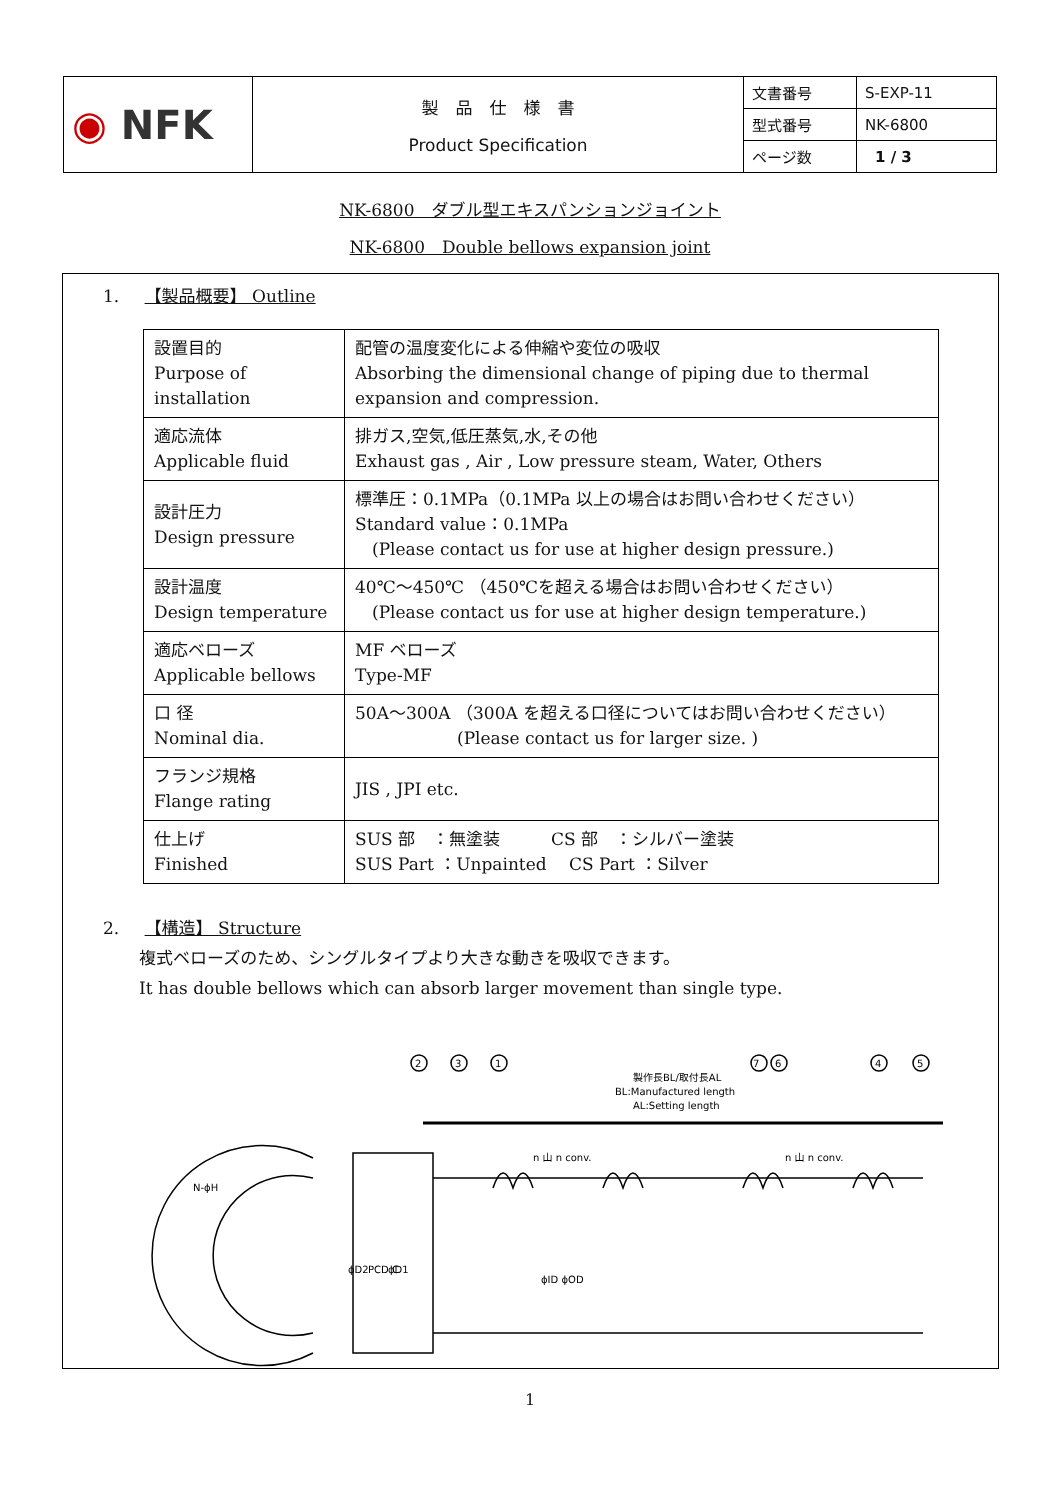| ◉ NFK | 製 品 仕 様 書 Product Specification | 文書番号 | S-EXP-11 |
| | | 型式番号 | NK-6800 |
| | | ページ数 | 1 / 3 |
NK-6800　ダブル型エキスパンションジョイント
NK-6800　Double bellows expansion joint
1. 【製品概要】 Outline
| 設置目的 Purpose of installation | 配管の温度変化による伸縮や変位の吸収 Absorbing the dimensional change of piping due to thermal expansion and compression. |
| 適応流体 Applicable fluid | 排ガス,空気,低圧蒸気,水,その他 Exhaust gas , Air , Low pressure steam, Water, Others |
| 設計圧力 Design pressure | 標準圧：0.1MPa（0.1MPa 以上の場合はお問い合わせください） Standard value：0.1MPa (Please contact us for use at higher design pressure.) |
| 設計温度 Design temperature | 40℃～450℃ （450℃を超える場合はお問い合わせください） (Please contact us for use at higher design temperature.) |
| 適応ベローズ Applicable bellows | MF ベローズ Type-MF |
| 口 径 Nominal dia. | 50A～300A （300A を超える口径についてはお問い合わせください） (Please contact us for larger size. ) |
| フランジ規格 Flange rating | JIS , JPI etc. |
| 仕上げ Finished | SUS 部 ：無塗装 CS 部 ：シルバー塗装 SUS Part ：Unpainted CS Part ：Silver |
2. 【構造】 Structure
複式ベローズのため、シングルタイプより大きな動きを吸収できます。
It has double bellows which can absorb larger movement than single type.
2
3
1
7
6
4
5
製作長BL/取付長AL
BL:Manufactured length
AL:Setting length
N-ϕH
n 山 n conv.
n 山 n conv.
ϕD2
PCD C
ϕD1
ϕID ϕOD
1